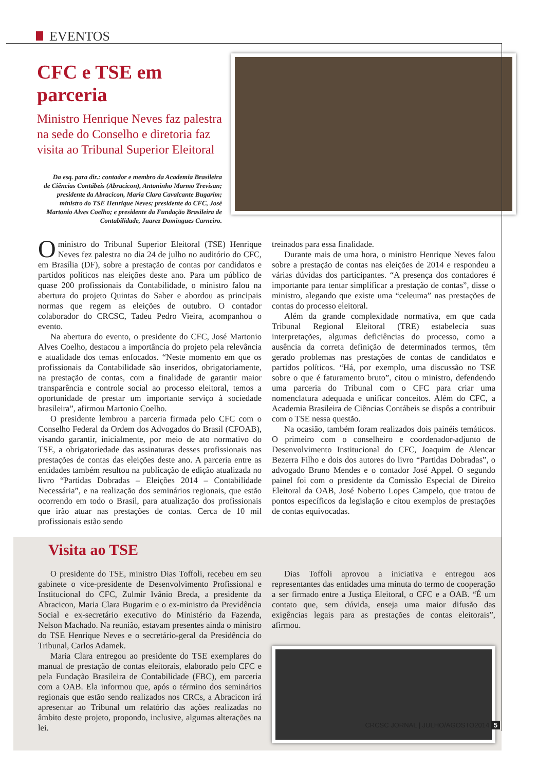EVENTOS
CFC e TSE em parceria
Ministro Henrique Neves faz palestra na sede do Conselho e diretoria faz visita ao Tribunal Superior Eleitoral
Da esq. para dir.: contador e membro da Academia Brasileira de Ciências Contábeis (Abracicon), Antoninho Marmo Trevisan; presidente da Abracicon, Maria Clara Cavalcante Bugarim; ministro do TSE Henrique Neves; presidente do CFC, José Martonio Alves Coelho; e presidente da Fundação Brasileira de Contabilidade, Juarez Domingues Carneiro.
O ministro do Tribunal Superior Eleitoral (TSE) Henrique Neves fez palestra no dia 24 de julho no auditório do CFC, em Brasília (DF), sobre a prestação de contas por candidatos e partidos políticos nas eleições deste ano. Para um público de quase 200 profissionais da Contabilidade, o ministro falou na abertura do projeto Quintas do Saber e abordou as principais normas que regem as eleições de outubro. O contador colaborador do CRCSC, Tadeu Pedro Vieira, acompanhou o evento.
Na abertura do evento, o presidente do CFC, José Martonio Alves Coelho, destacou a importância do projeto pela relevância e atualidade dos temas enfocados. “Neste momento em que os profissionais da Contabilidade são inseridos, obrigatoriamente, na prestação de contas, com a finalidade de garantir maior transparência e controle social ao processo eleitoral, temos a oportunidade de prestar um importante serviço à sociedade brasileira”, afirmou Martonio Coelho.
O presidente lembrou a parceria firmada pelo CFC com o Conselho Federal da Ordem dos Advogados do Brasil (CFOAB), visando garantir, inicialmente, por meio de ato normativo do TSE, a obrigatoriedade das assinaturas desses profissionais nas prestações de contas das eleições deste ano. A parceria entre as entidades também resultou na publicação de edição atualizada no livro “Partidas Dobradas – Eleições 2014 – Contabilidade Necessária”, e na realização dos seminários regionais, que estão ocorrendo em todo o Brasil, para atualização dos profissionais que irão atuar nas prestações de contas. Cerca de 10 mil profissionais estão sendo
treinados para essa finalidade.
Durante mais de uma hora, o ministro Henrique Neves falou sobre a prestação de contas nas eleições de 2014 e respondeu a várias dúvidas dos participantes. “A presença dos contadores é importante para tentar simplificar a prestação de contas”, disse o ministro, alegando que existe uma “celeuma” nas prestações de contas do processo eleitoral.
Além da grande complexidade normativa, em que cada Tribunal Regional Eleitoral (TRE) estabelecia suas interpretações, algumas deficiências do processo, como a ausência da correta definição de determinados termos, têm gerado problemas nas prestações de contas de candidatos e partidos políticos. “Há, por exemplo, uma discussão no TSE sobre o que é faturamento bruto”, citou o ministro, defendendo uma parceria do Tribunal com o CFC para criar uma nomenclatura adequada e unificar conceitos. Além do CFC, a Academia Brasileira de Ciências Contábeis se dispôs a contribuir com o TSE nessa questão.
Na ocasião, também foram realizados dois painéis temáticos. O primeiro com o conselheiro e coordenador-adjunto de Desenvolvimento Institucional do CFC, Joaquim de Alencar Bezerra Filho e dois dos autores do livro “Partidas Dobradas”, o advogado Bruno Mendes e o contador José Appel. O segundo painel foi com o presidente da Comissão Especial de Direito Eleitoral da OAB, José Noberto Lopes Campelo, que tratou de pontos específicos da legislação e citou exemplos de prestações de contas equivocadas.
Visita ao TSE
O presidente do TSE, ministro Dias Toffoli, recebeu em seu gabinete o vice-presidente de Desenvolvimento Profissional e Institucional do CFC, Zulmir Ivânio Breda, a presidente da Abracicon, Maria Clara Bugarim e o ex-ministro da Previdência Social e ex-secretário executivo do Ministério da Fazenda, Nelson Machado. Na reunião, estavam presentes ainda o ministro do TSE Henrique Neves e o secretário-geral da Presidência do Tribunal, Carlos Adamek.
Maria Clara entregou ao presidente do TSE exemplares do manual de prestação de contas eleitorais, elaborado pelo CFC e pela Fundação Brasileira de Contabilidade (FBC), em parceria com a OAB. Ela informou que, após o término dos seminários regionais que estão sendo realizados nos CRCs, a Abracicon irá apresentar ao Tribunal um relatório das ações realizadas no âmbito deste projeto, propondo, inclusive, algumas alterações na lei.
Dias Toffoli aprovou a iniciativa e entregou aos representantes das entidades uma minuta do termo de cooperação a ser firmado entre a Justiça Eleitoral, o CFC e a OAB. “É um contato que, sem dúvida, enseja uma maior difusão das exigências legais para as prestações de contas eleitorais”, afirmou.
CRCSC JORNAL | JULHO/AGOSTO2014 5